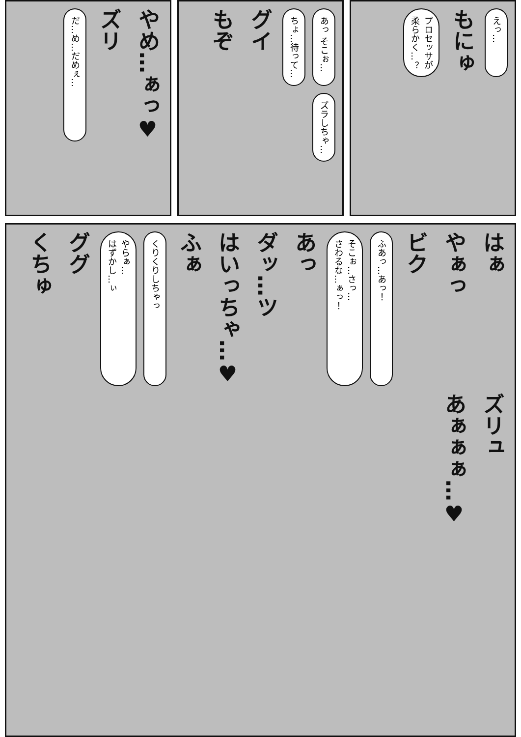えっ…
もにゅ
プロセッサが
柔らかく…？
あっ そこぉ…
ちょ…待って…
グイ
もぞ
ズラしちゃ…
やめ…ぁっ♥
ズリ
だ…め…だめぇ…
はぁ
やぁっ
ビク
ふあっ…あっ！
そこぉ…さっ…
さわるな…ぁっ！
あっ
ダッ…ツ
はいっちゃ…♥
ふぁ
くりくりしちゃっ
やらぁ…
はずかし…ぃ
ググ
くちゅ
ズリュ
あぁぁぁ…♥